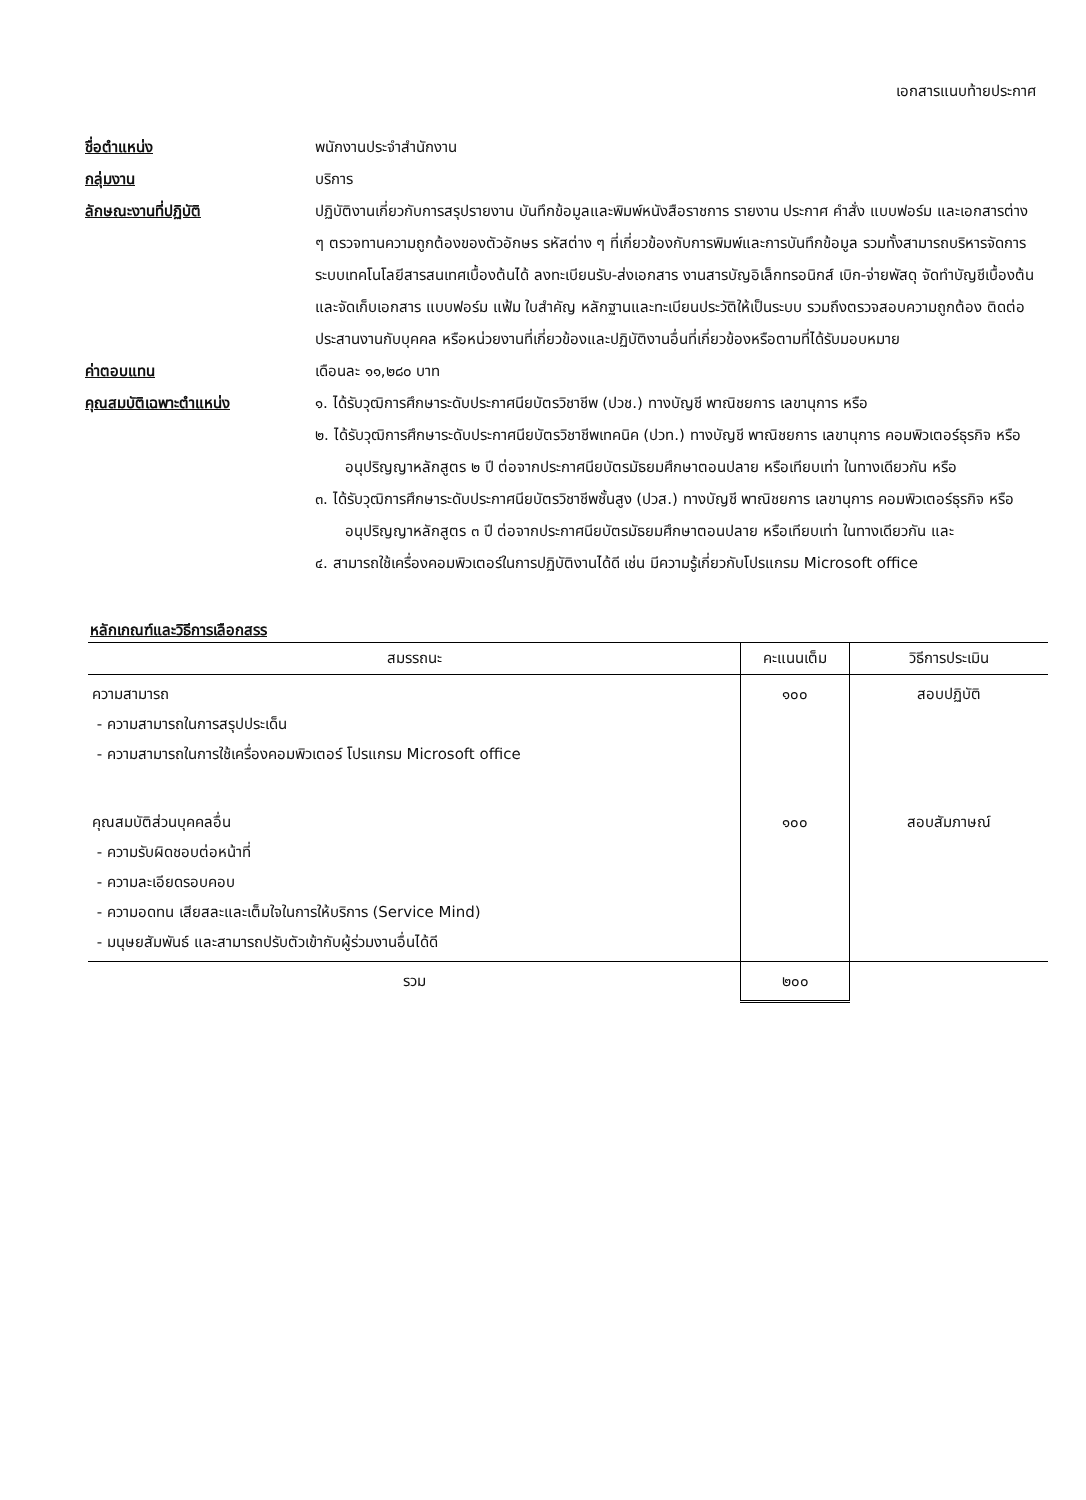เอกสารแนบท้ายประกาศ
ชื่อตำแหน่ง พนักงานประจำสำนักงาน
กลุ่มงาน บริการ
ลักษณะงานที่ปฏิบัติ ปฏิบัติงานเกี่ยวกับการสรุปรายงาน บันทึกข้อมูลและพิมพ์หนังสือราชการ รายงาน ประกาศ คำสั่ง แบบฟอร์ม และเอกสารต่าง ๆ ตรวจทานความถูกต้องของตัวอักษร รหัสต่าง ๆ ที่เกี่ยวข้องกับการพิมพ์และการบันทึกข้อมูล รวมทั้งสามารถบริหารจัดการระบบเทคโนโลยีสารสนเทศเบื้องต้นได้ ลงทะเบียนรับ-ส่งเอกสาร งานสารบัญอิเล็กทรอนิกส์ เบิก-จ่ายพัสดุ จัดทำบัญชีเบื้องต้น และจัดเก็บเอกสาร แบบฟอร์ม แฟ้ม ใบสำคัญ หลักฐานและทะเบียนประวัติให้เป็นระบบ รวมถึงตรวจสอบความถูกต้อง ติดต่อประสานงานกับบุคคล หรือหน่วยงานที่เกี่ยวข้องและปฏิบัติงานอื่นที่เกี่ยวข้องหรือตามที่ได้รับมอบหมาย
ค่าตอบแทน เดือนละ ๑๑,๒๘๐ บาท
คุณสมบัติเฉพาะตำแหน่ง ๑. ได้รับวุฒิการศึกษาระดับประกาศนียบัตรวิชาชีพ (ปวช.) ทางบัญชี พาณิชยการ เลขานุการ หรือ
๒. ได้รับวุฒิการศึกษาระดับประกาศนียบัตรวิชาชีพเทคนิค (ปวท.) ทางบัญชี พาณิชยการ เลขานุการ คอมพิวเตอร์ธุรกิจ หรืออนุปริญญาหลักสูตร ๒ ปี ต่อจากประกาศนียบัตรมัธยมศึกษาตอนปลาย หรือเทียบเท่า ในทางเดียวกัน หรือ
๓. ได้รับวุฒิการศึกษาระดับประกาศนียบัตรวิชาชีพชั้นสูง (ปวส.) ทางบัญชี พาณิชยการ เลขานุการ คอมพิวเตอร์ธุรกิจ หรืออนุปริญญาหลักสูตร ๓ ปี ต่อจากประกาศนียบัตรมัธยมศึกษาตอนปลาย หรือเทียบเท่า ในทางเดียวกัน และ
๔. สามารถใช้เครื่องคอมพิวเตอร์ในการปฏิบัติงานได้ดี เช่น มีความรู้เกี่ยวกับโปรแกรม Microsoft office
หลักเกณฑ์และวิธีการเลือกสรร
| สมรรถนะ | คะแนนเต็ม | วิธีการประเมิน |
| --- | --- | --- |
| ความสามารถ - ความสามารถในการสรุปประเด็น - ความสามารถในการใช้เครื่องคอมพิวเตอร์ โปรแกรม Microsoft office | ๑๐๐ | สอบปฏิบัติ |
| คุณสมบัติส่วนบุคคลอื่น - ความรับผิดชอบต่อหน้าที่ - ความละเอียดรอบคอบ - ความอดทน เสียสละและเต็มใจในการให้บริการ (Service Mind) - มนุษยสัมพันธ์ และสามารถปรับตัวเข้ากับผู้ร่วมงานอื่นได้ดี | ๑๐๐ | สอบสัมภาษณ์ |
| รวม | ๒๐๐ | |